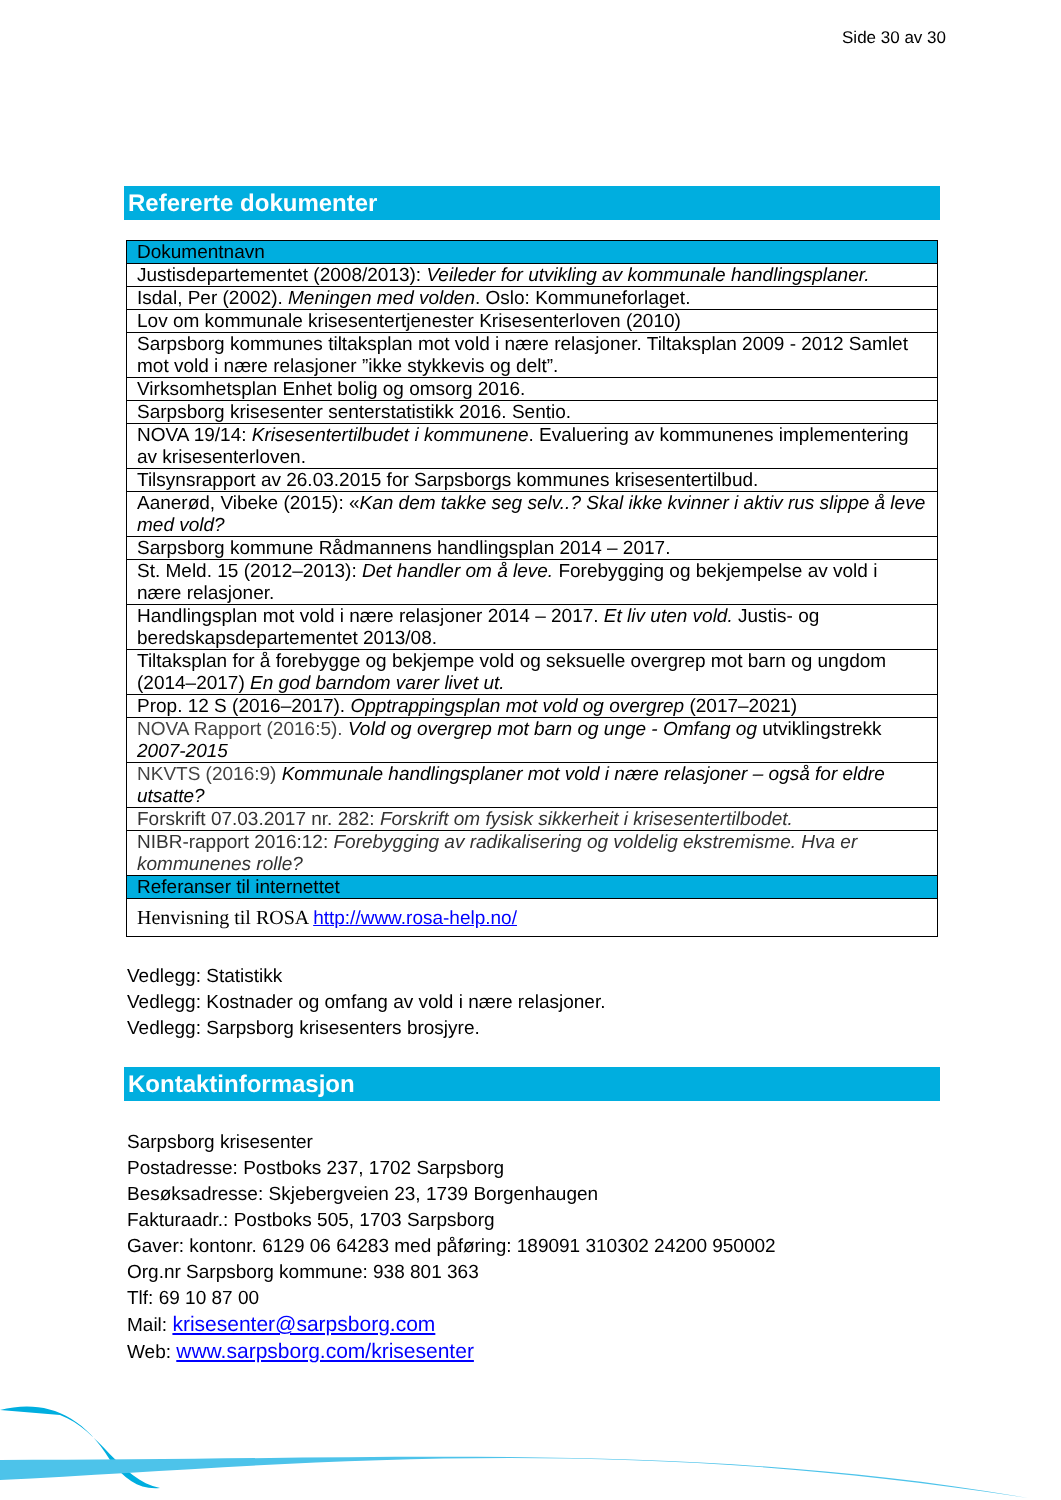Side 30 av 30
Refererte dokumenter
| Dokumentnavn |
| --- |
| Justisdepartementet (2008/2013): Veileder for utvikling av kommunale handlingsplaner. |
| Isdal, Per (2002). Meningen med volden . Oslo: Kommuneforlaget. |
| Lov om kommunale krisesentertjenester Krisesenterloven (2010) |
| Sarpsborg kommunes tiltaksplan mot vold i nære relasjoner. Tiltaksplan 2009 - 2012 Samlet mot vold i nære relasjoner ”ikke stykkevis og delt”. |
| Virksomhetsplan Enhet bolig og omsorg 2016. |
| Sarpsborg krisesenter senterstatistikk 2016. Sentio. |
| NOVA 19/14: Krisesentertilbudet i kommunene . Evaluering av kommunenes implementering av krisesenterloven. |
| Tilsynsrapport av 26.03.2015 for Sarpsborgs kommunes krisesentertilbud. |
| Aanerød, Vibeke (2015): « Kan dem takke seg selv..? Skal ikke kvinner i aktiv rus slippe å leve med vold? |
| Sarpsborg kommune Rådmannens handlingsplan 2014 – 2017. |
| St. Meld. 15 (2012–2013): Det handler om å leve. Forebygging og bekjempelse av vold i nære relasjoner. |
| Handlingsplan mot vold i nære relasjoner 2014 – 2017. Et liv uten vold. Justis- og beredskapsdepartementet 2013/08. |
| Tiltaksplan for å forebygge og bekjempe vold og seksuelle overgrep mot barn og ungdom (2014–2017) En god barndom varer livet ut. |
| Prop. 12 S (2016–2017). Opptrappingsplan mot vold og overgrep (2017–2021) |
| NOVA Rapport (2016:5). Vold og overgrep mot barn og unge - Omfang og utviklingstrekk 2007-2015 |
| NKVTS (2016:9) Kommunale handlingsplaner mot vold i nære relasjoner – også for eldre utsatte? |
| Forskrift 07.03.2017 nr. 282: Forskrift om fysisk sikkerheit i krisesentertilbodet. |
| NIBR-rapport 2016:12: Forebygging av radikalisering og voldelig ekstremisme. Hva er kommunenes rolle? |
| Referanser til internettet |
| Henvisning til ROSA http://www.rosa-help.no/ |
Vedlegg: Statistikk
Vedlegg: Kostnader og omfang av vold i nære relasjoner.
Vedlegg: Sarpsborg krisesenters brosjyre.
Kontaktinformasjon
Sarpsborg krisesenter
Postadresse: Postboks 237, 1702 Sarpsborg
Besøksadresse: Skjebergveien 23, 1739 Borgenhaugen
Fakturaadr.: Postboks 505, 1703 Sarpsborg
Gaver: kontonr. 6129 06 64283 med påføring: 189091 310302 24200 950002
Org.nr Sarpsborg kommune: 938 801 363
Tlf: 69 10 87 00
Mail: krisesenter@sarpsborg.com
Web: www.sarpsborg.com/krisesenter